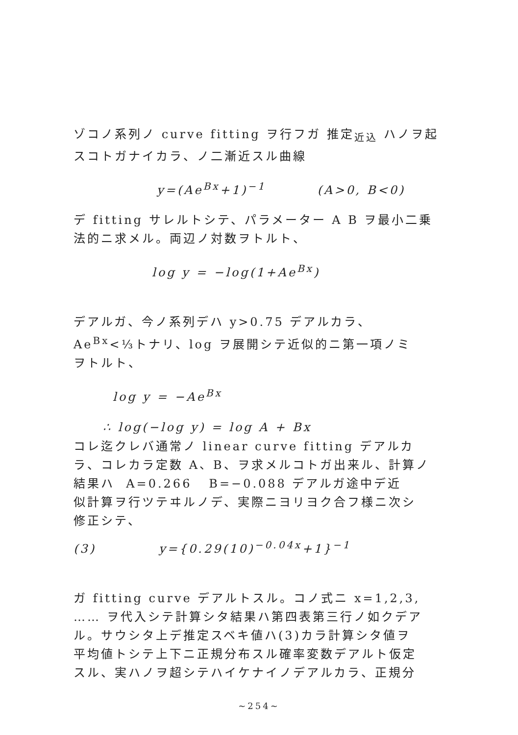ゾコノ系列ノ curve fitting ヲ行フガ 推定<sub>近込</sub> ハノヲ起
スコトガナイカラ、ノ二漸近スル曲線
y=(Ae<sup>Bx</sup>+1)<sup>−1</sup> (A>0, B<0)
デ fitting サレルトシテ、パラメーター A B ヲ最小二乗
法的ニ求メル。両辺ノ対数ヲトルト、
log y = −log(1+Ae<sup>Bx</sup>)
デアルガ、今ノ系列デハ y>0.75 デアルカラ、
Ae<sup>Bx</sup><⅓トナリ、log ヲ展開シテ近似的ニ第一項ノミ
ヲトルト、
log y = −Ae<sup>Bx</sup>
∴ log(−log y) = log A + Bx
コレ迄クレバ通常ノ linear curve fitting デアルカ
ラ、コレカラ定数 A、B、ヲ求メルコトガ出来ル、計算ノ
結果ハ A=0.266 B=−0.088 デアルガ途中デ近
似計算ヲ行ツテヰルノデ、実際ニヨリヨク合フ様ニ次シ
修正シテ、
(3) y={0.29(10)<sup>−0.04x</sup>+1}<sup>−1</sup>
ガ fitting curve デアルトスル。コノ式ニ x=1,2,3,
…… ヲ代入シテ計算シタ結果ハ第四表第三行ノ如クデア
ル。サウシタ上デ推定スベキ値ハ(3)カラ計算シタ値ヲ
平均値トシテ上下ニ正規分布スル確率変数デアルト仮定
スル、実ハノヲ超シテハイケナイノデアルカラ、正規分
~254~